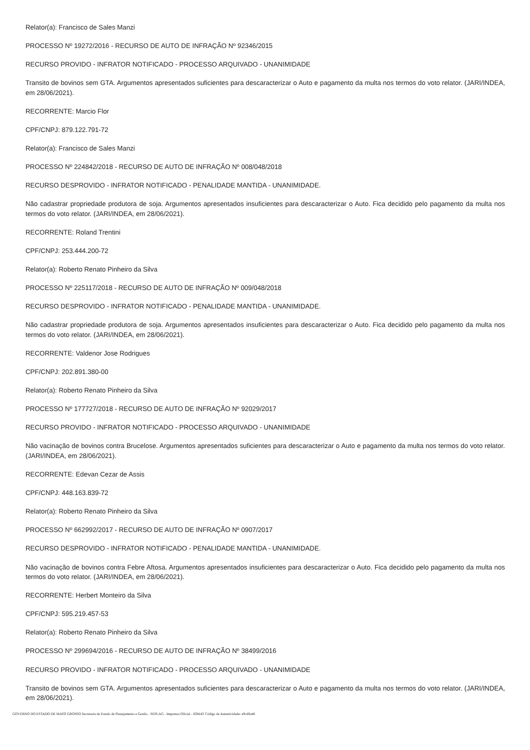Relator(a): Francisco de Sales Manzi
PROCESSO Nº 19272/2016 - RECURSO DE AUTO DE INFRAÇÃO Nº 92346/2015
RECURSO PROVIDO - INFRATOR NOTIFICADO - PROCESSO ARQUIVADO - UNANIMIDADE
Transito de bovinos sem GTA. Argumentos apresentados suficientes para descaracterizar o Auto e pagamento da multa nos termos do voto relator. (JARI/INDEA, em 28/06/2021).
RECORRENTE: Marcio Flor
CPF/CNPJ: 879.122.791-72
Relator(a): Francisco de Sales Manzi
PROCESSO Nº 224842/2018 - RECURSO DE AUTO DE INFRAÇÃO Nº 008/048/2018
RECURSO DESPROVIDO - INFRATOR NOTIFICADO - PENALIDADE MANTIDA - UNANIMIDADE.
Não cadastrar propriedade produtora de soja. Argumentos apresentados insuficientes para descaracterizar o Auto. Fica decidido pelo pagamento da multa nos termos do voto relator. (JARI/INDEA, em 28/06/2021).
RECORRENTE: Roland Trentini
CPF/CNPJ: 253.444.200-72
Relator(a): Roberto Renato Pinheiro da Silva
PROCESSO Nº 225117/2018 - RECURSO DE AUTO DE INFRAÇÃO Nº 009/048/2018
RECURSO DESPROVIDO - INFRATOR NOTIFICADO - PENALIDADE MANTIDA - UNANIMIDADE.
Não cadastrar propriedade produtora de soja. Argumentos apresentados insuficientes para descaracterizar o Auto. Fica decidido pelo pagamento da multa nos termos do voto relator. (JARI/INDEA, em 28/06/2021).
RECORRENTE: Valdenor Jose Rodrigues
CPF/CNPJ: 202.891.380-00
Relator(a): Roberto Renato Pinheiro da Silva
PROCESSO Nº 177727/2018 - RECURSO DE AUTO DE INFRAÇÃO Nº 92029/2017
RECURSO PROVIDO - INFRATOR NOTIFICADO - PROCESSO ARQUIVADO - UNANIMIDADE
Não vacinação de bovinos contra Brucelose. Argumentos apresentados suficientes para descaracterizar o Auto e pagamento da multa nos termos do voto relator. (JARI/INDEA, em 28/06/2021).
RECORRENTE: Edevan Cezar de Assis
CPF/CNPJ: 448.163.839-72
Relator(a): Roberto Renato Pinheiro da Silva
PROCESSO Nº 662992/2017 - RECURSO DE AUTO DE INFRAÇÃO Nº 0907/2017
RECURSO DESPROVIDO - INFRATOR NOTIFICADO - PENALIDADE MANTIDA - UNANIMIDADE.
Não vacinação de bovinos contra Febre Aftosa. Argumentos apresentados insuficientes para descaracterizar o Auto. Fica decidido pelo pagamento da multa nos termos do voto relator. (JARI/INDEA, em 28/06/2021).
RECORRENTE: Herbert Monteiro da Silva
CPF/CNPJ: 595.219.457-53
Relator(a): Roberto Renato Pinheiro da Silva
PROCESSO Nº 299694/2016 - RECURSO DE AUTO DE INFRAÇÃO Nº 38499/2016
RECURSO PROVIDO - INFRATOR NOTIFICADO - PROCESSO ARQUIVADO - UNANIMIDADE
Transito de bovinos sem GTA. Argumentos apresentados suficientes para descaracterizar o Auto e pagamento da multa nos termos do voto relator. (JARI/INDEA, em 28/06/2021).
GOVERNO DO ESTADO DE MATO GROSSO Secretaria de Estado de Planejamento e Gestão - SEPLAG - Imprensa Oficial - IOMAT Código de Autenticidade: e9cd0a46